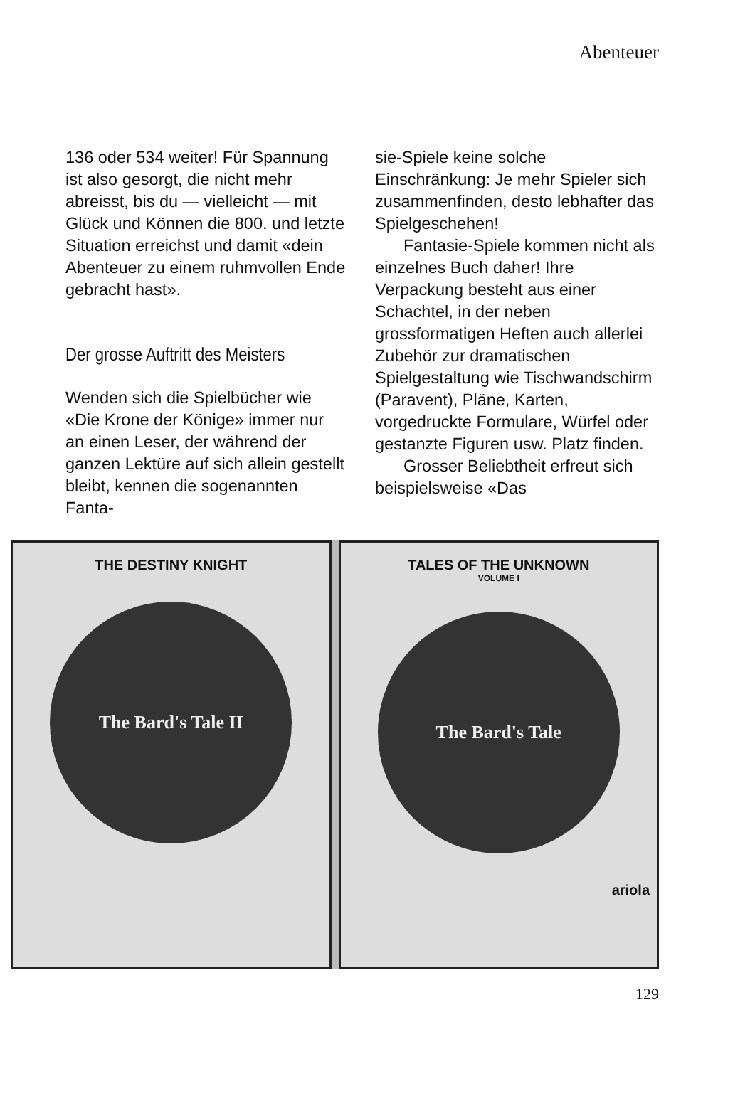Abenteuer
136 oder 534 weiter! Für Spannung ist also gesorgt, die nicht mehr abreisst, bis du — vielleicht — mit Glück und Können die 800. und letzte Situation erreichst und damit «dein Abenteuer zu einem ruhmvollen Ende gebracht hast».
Der grosse Auftritt des Meisters
Wenden sich die Spielbücher wie «Die Krone der Könige» immer nur an einen Leser, der während der ganzen Lektüre auf sich allein gestellt bleibt, kennen die sogenannten Fanta-
sie-Spiele keine solche Einschränkung: Je mehr Spieler sich zusammenfinden, desto lebhafter das Spielgeschehen!
Fantasie-Spiele kommen nicht als einzelnes Buch daher! Ihre Verpackung besteht aus einer Schachtel, in der neben grossformatigen Heften auch allerlei Zubehör zur dramatischen Spielgestaltung wie Tischwandschirm (Paravent), Pläne, Karten, vorgedruckte Formulare, Würfel oder gestanzte Figuren usw. Platz finden.
Grosser Beliebtheit erfreut sich beispielsweise «Das
THE DESTINY KNIGHT
The Bard's Tale II
TALES OF THE UNKNOWN
VOLUME I
The Bard's Tale
ariola
129